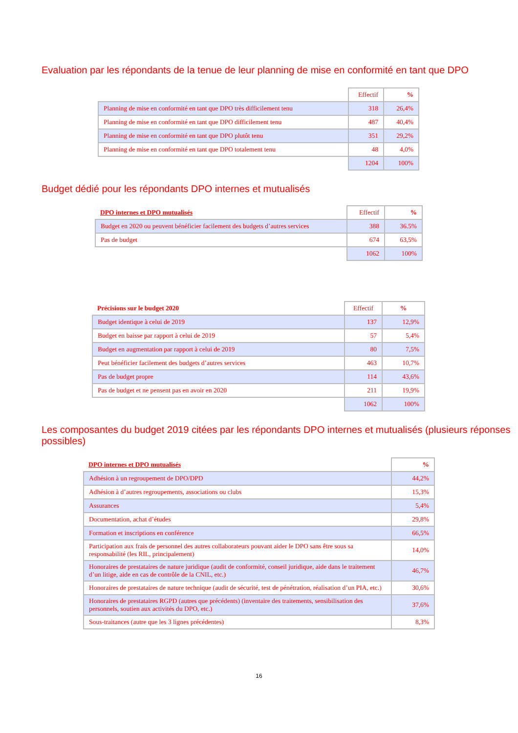Evaluation par les répondants de la tenue de leur planning de mise en conformité en tant que DPO
| | Effectif | % |
| --- | --- | --- |
| Planning de mise en conformité en tant que DPO très difficilement tenu | 318 | 26,4% |
| Planning de mise en conformité en tant que DPO difficilement tenu | 487 | 40,4% |
| Planning de mise en conformité en tant que DPO plutôt tenu | 351 | 29,2% |
| Planning de mise en conformité en tant que DPO totalement tenu | 48 | 4,0% |
| | 1204 | 100% |
Budget dédié pour les répondants DPO internes et mutualisés
| DPO internes et DPO mutualisés | Effectif | % |
| --- | --- | --- |
| Budget en 2020 ou peuvent bénéficier facilement des budgets d’autres services | 388 | 36.5% |
| Pas de budget | 674 | 63,5% |
| | 1062 | 100% |
| Précisions sur le budget 2020 | Effectif | % |
| --- | --- | --- |
| Budget identique à celui de 2019 | 137 | 12,9% |
| Budget en baisse par rapport à celui de 2019 | 57 | 5,4% |
| Budget en augmentation par rapport à celui de 2019 | 80 | 7,5% |
| Peut bénéficier facilement des budgets d’autres services | 463 | 10,7% |
| Pas de budget propre | 114 | 43,6% |
| Pas de budget et ne pensent pas en avoir en 2020 | 211 | 19,9% |
| | 1062 | 100% |
Les composantes du budget 2019 citées par les répondants DPO internes et mutualisés (plusieurs réponses possibles)
| DPO internes et DPO mutualisés | % |
| --- | --- |
| Adhésion à un regroupement de DPO/DPD | 44,2% |
| Adhésion à d’autres regroupements, associations ou clubs | 15,3% |
| Assurances | 5,4% |
| Documentation, achat d’études | 29,8% |
| Formation et inscriptions en conférence | 66,5% |
| Participation aux frais de personnel des autres collaborateurs pouvant aider le DPO sans être sous sa responsabilité (les RIL, principalement) | 14,0% |
| Honoraires de prestataires de nature juridique (audit de conformité, conseil juridique, aide dans le traitement d’un litige, aide en cas de contrôle de la CNIL, etc.) | 46,7% |
| Honoraires de prestataires de nature technique (audit de sécurité, test de pénétration, réalisation d’un PIA, etc.) | 30,6% |
| Honoraires de prestataires RGPD (autres que précédents) (inventaire des traitements, sensibilisation des personnels, soutien aux activités du DPO, etc.) | 37,6% |
| Sous-traitances (autre que les 3 lignes précédentes) | 8,3% |
16